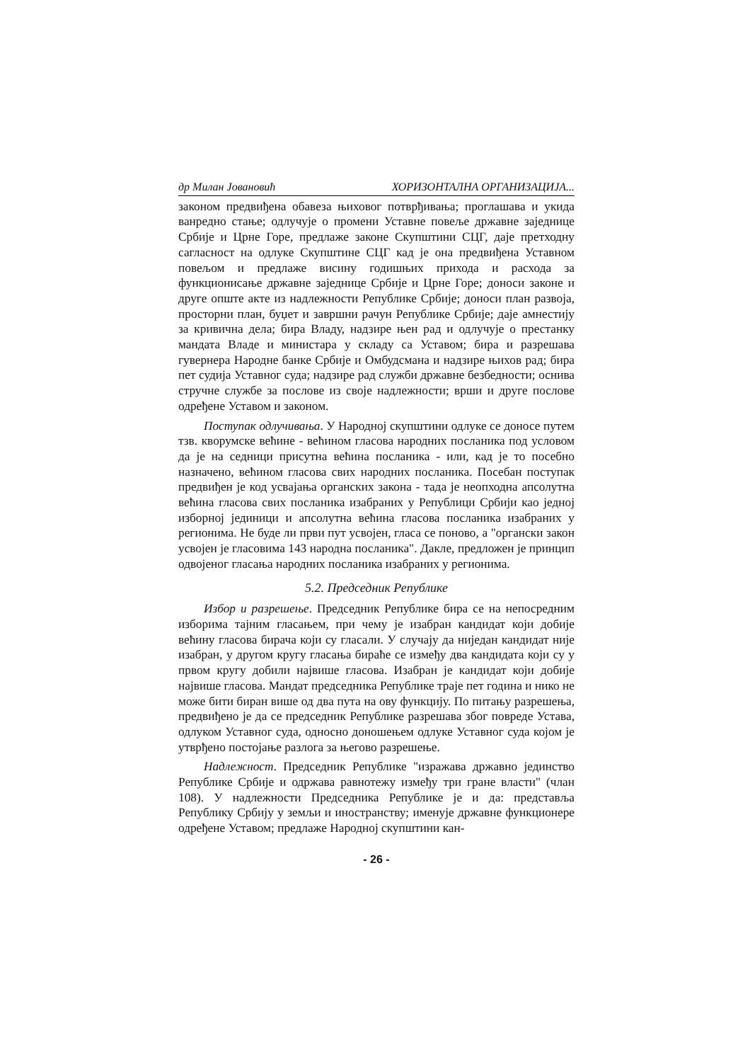др Милан Јовановић ХОРИЗОНТАЛНА ОРГАНИЗАЦИЈА...
законом предвиђена обавеза њиховог потврђивања; проглашава и укида ванредно стање; одлучује о промени Уставне повеље државне заједнице Србије и Црне Горе, предлаже законе Скупштини СЦГ, даје претходну сагласност на одлуке Скупштине СЦГ кад је она предвиђена Уставном повељом и предлаже висину годишњих прихода и расхода за функционисање државне заједнице Србије и Црне Горе; доноси законе и друге опште акте из надлежности Републике Србије; доноси план развоја, просторни план, буџет и завршни рачун Републике Србије; даје амнестију за кривична дела; бира Владу, надзире њен рад и одлучује о престанку мандата Владе и министара у складу са Уставом; бира и разрешава гувернера Народне банке Србије и Омбудсмана и надзире њихов рад; бира пет судија Уставног суда; надзире рад служби државне безбедности; оснива стручне службе за послове из своје надлежности; врши и друге послове одређене Уставом и законом.
Поступак одлучивања. У Народној скупштини одлуке се доносе путем тзв. кворумске већине - већином гласова народних посланика под условом да је на седници присутна већина посланика - или, кад је то посебно назначено, већином гласова свих народних посланика. Посебан поступак предвиђен је код усвајања органских закона - тада је неопходна апсолутна већина гласова свих посланика изабраних у Републици Србији као једној изборној јединици и апсолутна већина гласова посланика изабраних у регионима. Не буде ли први пут усвојен, гласа се поново, а "органски закон усвојен је гласовима 143 народна посланика". Дакле, предложен је принцип одвојеног гласања народних посланика изабраних у регионима.
5.2. Председник Републике
Избор и разрешење. Председник Републике бира се на непосредним изборима тајним гласањем, при чему је изабран кандидат који добије већину гласова бирача који су гласали. У случају да ниједан кандидат није изабран, у другом кругу гласања бираће се између два кандидата који су у првом кругу добили највише гласова. Изабран је кандидат који добије највише гласова. Мандат председника Републике траје пет година и нико не може бити биран више од два пута на ову функцију. По питању разрешења, предвиђено је да се председник Републике разрешава због повреде Устава, одлуком Уставног суда, односно доношењем одлуке Уставног суда којом је утврђено постојање разлога за његово разрешење.
Надлежност. Председник Републике "изражава државно јединство Републике Србије и одржава равнотежу између три гране власти" (члан 108). У надлежности Председника Републике је и да: представља Републику Србију у земљи и иностранству; именује државне функционере одређене Уставом; предлаже Народној скупштини кан-
- 26 -